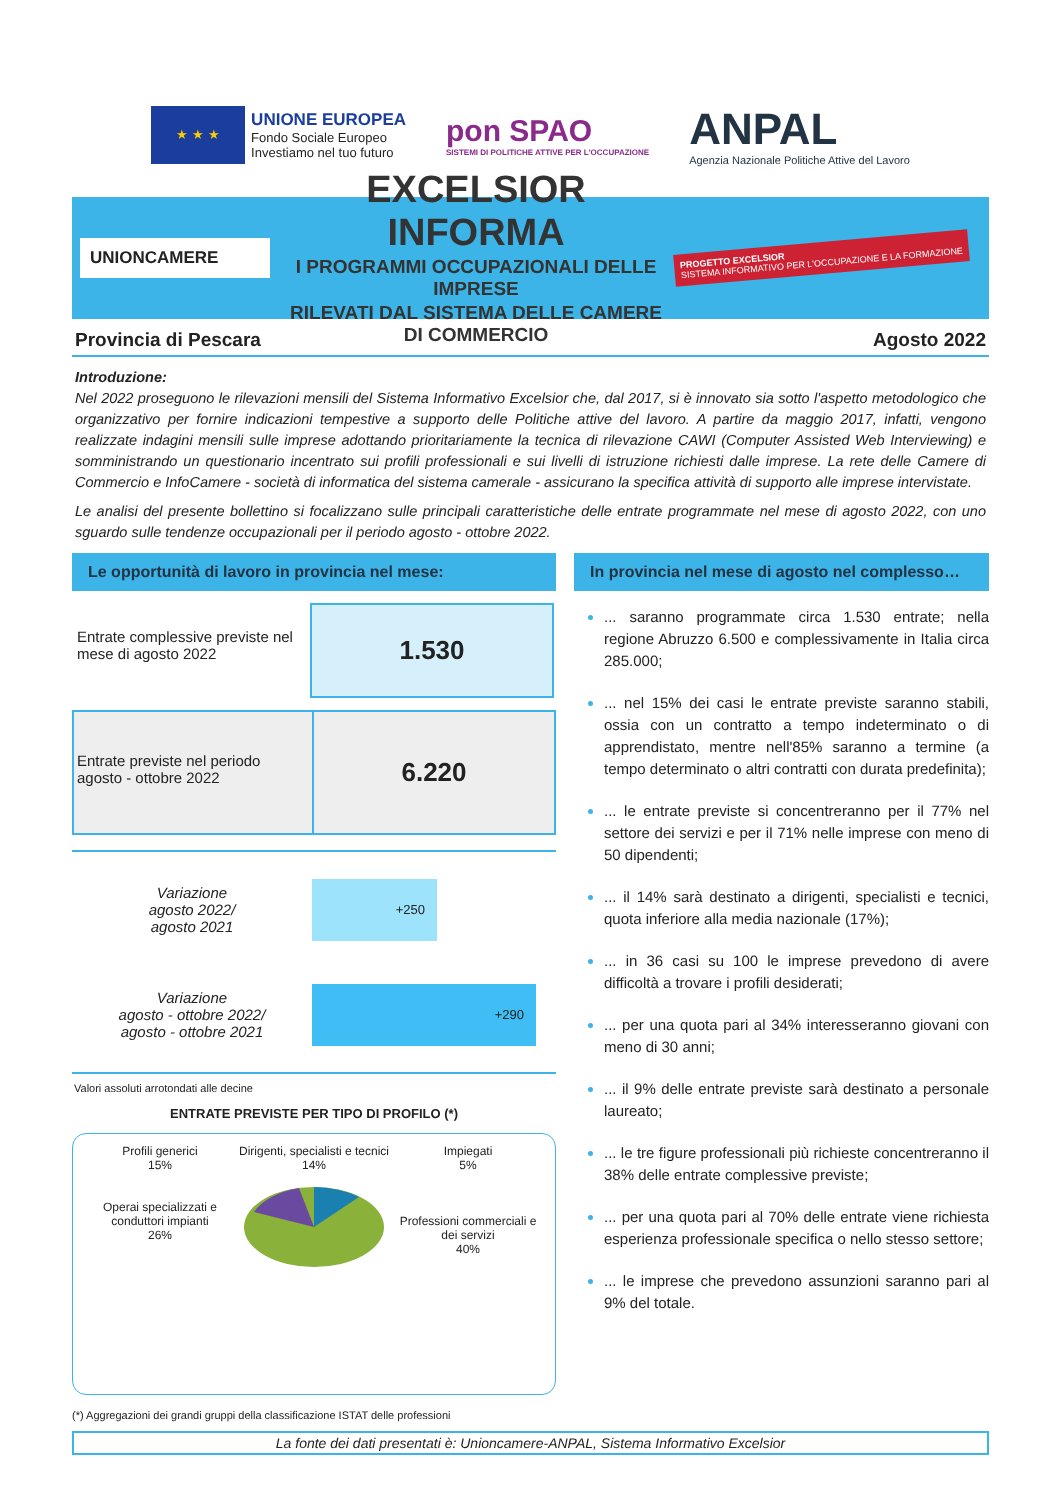★ ★ ★
UNIONE EUROPEA
Fondo Sociale Europeo
Investiamo nel tuo futuro
pon SPAO
SISTEMI DI POLITICHE ATTIVE PER L'OCCUPAZIONE
ANPAL
Agenzia Nazionale Politiche Attive del Lavoro
UNIONCAMERE
EXCELSIOR INFORMA
I PROGRAMMI OCCUPAZIONALI DELLE IMPRESE
RILEVATI DAL SISTEMA DELLE CAMERE DI COMMERCIO
PROGETTO EXCELSIOR
SISTEMA INFORMATIVO PER L'OCCUPAZIONE E LA FORMAZIONE
Provincia di Pescara Agosto 2022
Introduzione:
Nel 2022 proseguono le rilevazioni mensili del Sistema Informativo Excelsior che, dal 2017, si è innovato sia sotto l'aspetto metodologico che organizzativo per fornire indicazioni tempestive a supporto delle Politiche attive del lavoro. A partire da maggio 2017, infatti, vengono realizzate indagini mensili sulle imprese adottando prioritariamente la tecnica di rilevazione CAWI (Computer Assisted Web Interviewing) e somministrando un questionario incentrato sui profili professionali e sui livelli di istruzione richiesti dalle imprese. La rete delle Camere di Commercio e InfoCamere - società di informatica del sistema camerale - assicurano la specifica attività di supporto alle imprese intervistate.
Le analisi del presente bollettino si focalizzano sulle principali caratteristiche delle entrate programmate nel mese di agosto 2022, con uno sguardo sulle tendenze occupazionali per il periodo agosto - ottobre 2022.
Le opportunità di lavoro in provincia nel mese:
Entrate complessive previste nel mese di agosto 2022
1.530
Entrate previste nel periodo agosto - ottobre 2022
6.220
Variazione
agosto 2022/
agosto 2021
+250
Variazione
agosto - ottobre 2022/
agosto - ottobre 2021
+290
Valori assoluti arrotondati alle decine
ENTRATE PREVISTE PER TIPO DI PROFILO (*)
Profili generici
15%
Operai specializzati e conduttori impianti
26%
Dirigenti, specialisti e tecnici
14%
Impiegati
5%
Professioni commerciali e dei servizi
40%
(*) Aggregazioni dei grandi gruppi della classificazione ISTAT delle professioni
In provincia nel mese di agosto nel complesso…
... saranno programmate circa 1.530 entrate; nella regione Abruzzo 6.500 e complessivamente in Italia circa 285.000;
... nel 15% dei casi le entrate previste saranno stabili, ossia con un contratto a tempo indeterminato o di apprendistato, mentre nell'85% saranno a termine (a tempo determinato o altri contratti con durata predefinita);
... le entrate previste si concentreranno per il 77% nel settore dei servizi e per il 71% nelle imprese con meno di 50 dipendenti;
... il 14% sarà destinato a dirigenti, specialisti e tecnici, quota inferiore alla media nazionale (17%);
... in 36 casi su 100 le imprese prevedono di avere difficoltà a trovare i profili desiderati;
... per una quota pari al 34% interesseranno giovani con meno di 30 anni;
... il 9% delle entrate previste sarà destinato a personale laureato;
... le tre figure professionali più richieste concentreranno il 38% delle entrate complessive previste;
... per una quota pari al 70% delle entrate viene richiesta esperienza professionale specifica o nello stesso settore;
... le imprese che prevedono assunzioni saranno pari al 9% del totale.
La fonte dei dati presentati è: Unioncamere-ANPAL, Sistema Informativo Excelsior